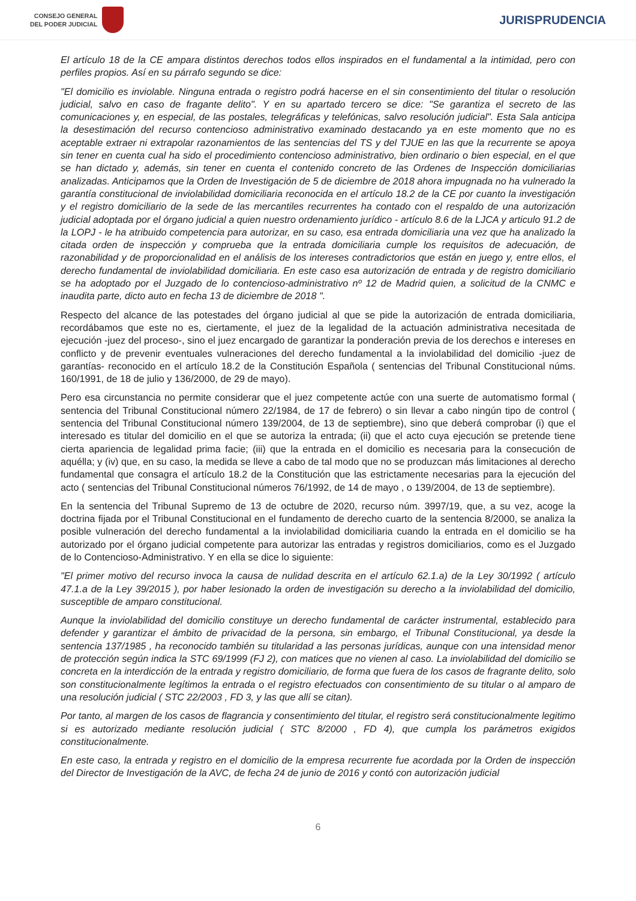CONSEJO GENERAL
DEL PODER JUDICIAL
JURISPRUDENCIA
El artículo 18 de la CE ampara distintos derechos todos ellos inspirados en el fundamental a la intimidad, pero con perfiles propios. Así en su párrafo segundo se dice:
"El domicilio es inviolable. Ninguna entrada o registro podrá hacerse en el sin consentimiento del titular o resolución judicial, salvo en caso de fragante delito". Y en su apartado tercero se dice: "Se garantiza el secreto de las comunicaciones y, en especial, de las postales, telegráficas y telefónicas, salvo resolución judicial". Esta Sala anticipa la desestimación del recurso contencioso administrativo examinado destacando ya en este momento que no es aceptable extraer ni extrapolar razonamientos de las sentencias del TS y del TJUE en las que la recurrente se apoya sin tener en cuenta cual ha sido el procedimiento contencioso administrativo, bien ordinario o bien especial, en el que se han dictado y, además, sin tener en cuenta el contenido concreto de las Ordenes de Inspección domiciliarias analizadas. Anticipamos que la Orden de Investigación de 5 de diciembre de 2018 ahora impugnada no ha vulnerado la garantía constitucional de inviolabilidad domiciliaria reconocida en el artículo 18.2 de la CE por cuanto la investigación y el registro domiciliario de la sede de las mercantiles recurrentes ha contado con el respaldo de una autorización judicial adoptada por el órgano judicial a quien nuestro ordenamiento jurídico - artículo 8.6 de la LJCA y articulo 91.2 de la LOPJ - le ha atribuido competencia para autorizar, en su caso, esa entrada domiciliaria una vez que ha analizado la citada orden de inspección y comprueba que la entrada domiciliaria cumple los requisitos de adecuación, de razonabilidad y de proporcionalidad en el análisis de los intereses contradictorios que están en juego y, entre ellos, el derecho fundamental de inviolabilidad domiciliaria. En este caso esa autorización de entrada y de registro domiciliario se ha adoptado por el Juzgado de lo contencioso-administrativo nº 12 de Madrid quien, a solicitud de la CNMC e inaudita parte, dicto auto en fecha 13 de diciembre de 2018 ".
Respecto del alcance de las potestades del órgano judicial al que se pide la autorización de entrada domiciliaria, recordábamos que este no es, ciertamente, el juez de la legalidad de la actuación administrativa necesitada de ejecución -juez del proceso-, sino el juez encargado de garantizar la ponderación previa de los derechos e intereses en conflicto y de prevenir eventuales vulneraciones del derecho fundamental a la inviolabilidad del domicilio -juez de garantías- reconocido en el artículo 18.2 de la Constitución Española ( sentencias del Tribunal Constitucional núms. 160/1991, de 18 de julio y 136/2000, de 29 de mayo).
Pero esa circunstancia no permite considerar que el juez competente actúe con una suerte de automatismo formal ( sentencia del Tribunal Constitucional número 22/1984, de 17 de febrero) o sin llevar a cabo ningún tipo de control ( sentencia del Tribunal Constitucional número 139/2004, de 13 de septiembre), sino que deberá comprobar (i) que el interesado es titular del domicilio en el que se autoriza la entrada; (ii) que el acto cuya ejecución se pretende tiene cierta apariencia de legalidad prima facie; (iii) que la entrada en el domicilio es necesaria para la consecución de aquélla; y (iv) que, en su caso, la medida se lleve a cabo de tal modo que no se produzcan más limitaciones al derecho fundamental que consagra el artículo 18.2 de la Constitución que las estrictamente necesarias para la ejecución del acto ( sentencias del Tribunal Constitucional números 76/1992, de 14 de mayo , o 139/2004, de 13 de septiembre).
En la sentencia del Tribunal Supremo de 13 de octubre de 2020, recurso núm. 3997/19, que, a su vez, acoge la doctrina fijada por el Tribunal Constitucional en el fundamento de derecho cuarto de la sentencia 8/2000, se analiza la posible vulneración del derecho fundamental a la inviolabilidad domiciliaria cuando la entrada en el domicilio se ha autorizado por el órgano judicial competente para autorizar las entradas y registros domiciliarios, como es el Juzgado de lo Contencioso-Administrativo. Y en ella se dice lo siguiente:
"El primer motivo del recurso invoca la causa de nulidad descrita en el artículo 62.1.a) de la Ley 30/1992 ( artículo 47.1.a de la Ley 39/2015 ), por haber lesionado la orden de investigación su derecho a la inviolabilidad del domicilio, susceptible de amparo constitucional.
Aunque la inviolabilidad del domicilio constituye un derecho fundamental de carácter instrumental, establecido para defender y garantizar el ámbito de privacidad de la persona, sin embargo, el Tribunal Constitucional, ya desde la sentencia 137/1985 , ha reconocido también su titularidad a las personas jurídicas, aunque con una intensidad menor de protección según indica la STC 69/1999 (FJ 2), con matices que no vienen al caso. La inviolabilidad del domicilio se concreta en la interdicción de la entrada y registro domiciliario, de forma que fuera de los casos de fragrante delito, solo son constitucionalmente legítimos la entrada o el registro efectuados con consentimiento de su titular o al amparo de una resolución judicial ( STC 22/2003 , FD 3, y las que allí se citan).
Por tanto, al margen de los casos de flagrancia y consentimiento del titular, el registro será constitucionalmente legitimo si es autorizado mediante resolución judicial ( STC 8/2000 , FD 4), que cumpla los parámetros exigidos constitucionalmente.
En este caso, la entrada y registro en el domicilio de la empresa recurrente fue acordada por la Orden de inspección del Director de Investigación de la AVC, de fecha 24 de junio de 2016 y contó con autorización judicial
6